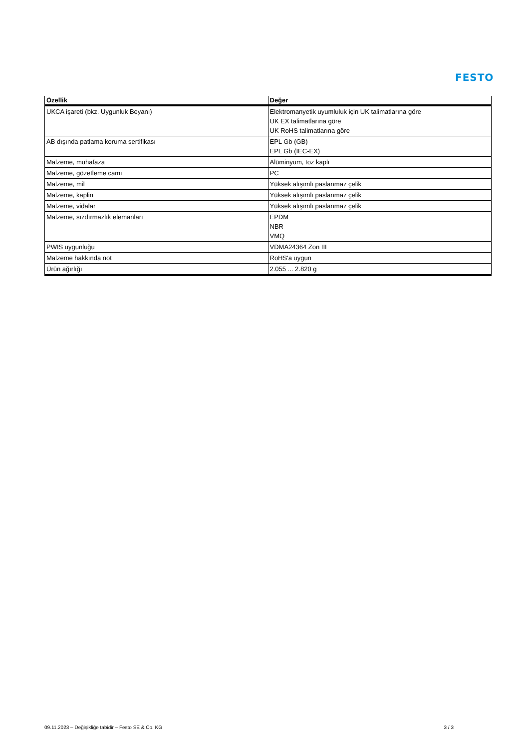FESTO
| Özellik | Değer |
| --- | --- |
| UKCA işareti (bkz. Uygunluk Beyanı) | Elektromanyetik uyumluluk için UK talimatlarına göre UK EX talimatlarına göre UK RoHS talimatlarına göre |
| AB dışında patlama koruma sertifikası | EPL Gb (GB) EPL Gb (IEC-EX) |
| Malzeme, muhafaza | Alüminyum, toz kaplı |
| Malzeme, gözetleme camı | PC |
| Malzeme, mil | Yüksek alışımlı paslanmaz çelik |
| Malzeme, kaplin | Yüksek alışımlı paslanmaz çelik |
| Malzeme, vidalar | Yüksek alışımlı paslanmaz çelik |
| Malzeme, sızdırmazlık elemanları | EPDM NBR VMQ |
| PWIS uygunluğu | VDMA24364 Zon III |
| Malzeme hakkında not | RoHS'a uygun |
| Ürün ağırlığı | 2.055 ... 2.820 g |
09.11.2023 – Değişikliğe tabidir – Festo SE & Co. KG 3 / 3